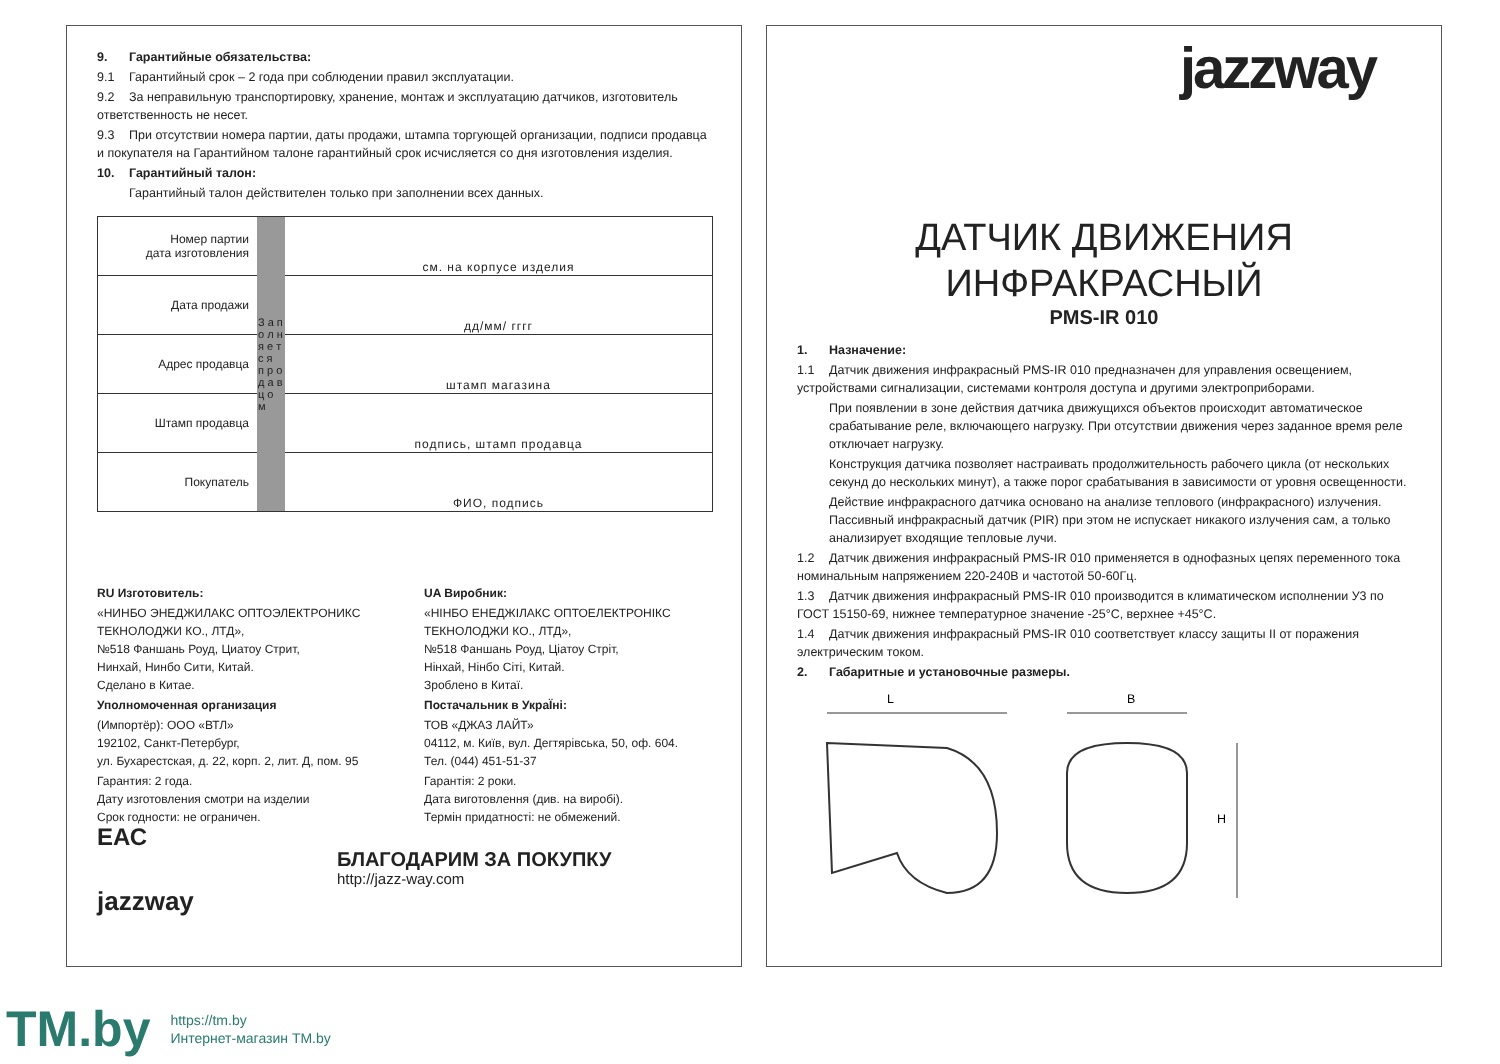9. Гарантийные обязательства:
9.1 Гарантийный срок – 2 года при соблюдении правил эксплуатации.
9.2 За неправильную транспортировку, хранение, монтаж и эксплуатацию датчиков, изготовитель ответственность не несет.
9.3 При отсутствии номера партии, даты продажи, штампа торгующей организации, подписи продавца и покупателя на Гарантийном талоне гарантийный срок исчисляется со дня изготовления изделия.
10. Гарантийный талон:
Гарантийный талон действителен только при заполнении всех данных.
| Номер партии дата изготовления | З а п о л н я е т с я п р о д а в ц о м | см. на корпусе изделия |
| Дата продажи | | дд/мм/ гггг |
| Адрес продавца | | штамп магазина |
| Штамп продавца | | подпись, штамп продавца |
| Покупатель | | ФИО, подпись |
RU Изготовитель:
«НИНБО ЭНЕДЖИЛАКС ОПТОЭЛЕКТРОНИКС ТЕКНОЛОДЖИ КО., ЛТД»,
№518 Фаншань Роуд, Циатоу Стрит,
Нинхай, Нинбо Сити, Китай.
Сделано в Китае.
Уполномоченная организация
(Импортёр): ООО «ВТЛ»
192102, Санкт-Петербург,
ул. Бухарестская, д. 22, корп. 2, лит. Д, пом. 95
Гарантия: 2 года.
Дату изготовления смотри на изделии
Срок годности: не ограничен.
ЕАС
UA Виробник:
«НІНБО ЕНЕДЖІЛАКС ОПТОЕЛЕКТРОНІКС ТЕКНОЛОДЖИ КО., ЛТД»,
№518 Фаншань Роуд, Ціатоу Стріт,
Нінхай, Нінбо Сіті, Китай.
Зроблено в Китаї.
Постачальник в УкраЇні:
ТОВ «ДЖАЗ ЛАЙТ»
04112, м. Київ, вул. Дегтярівська, 50, оф. 604.
Тел. (044) 451-51-37
Гарантія: 2 роки.
Дата виготовлення (див. на виробі).
Термін придатності: не обмежений.
БЛАГОДАРИМ ЗА ПОКУПКУ
http://jazz-way.com
jazzway
jazzway
ДАТЧИК ДВИЖЕНИЯ
ИНФРАКРАСНЫЙ
PMS-IR 010
1. Назначение:
1.1 Датчик движения инфракрасный PMS-IR 010 предназначен для управления освещением, устройствами сигнализации, системами контроля доступа и другими электроприборами.
При появлении в зоне действия датчика движущихся объектов происходит автоматическое срабатывание реле, включающего нагрузку. При отсутствии движения через заданное время реле отключает нагрузку.
Конструкция датчика позволяет настраивать продолжительность рабочего цикла (от нескольких секунд до нескольких минут), а также порог срабатывания в зависимости от уровня освещенности.
Действие инфракрасного датчика основано на анализе теплового (инфракрасного) излучения. Пассивный инфракрасный датчик (PIR) при этом не испускает никакого излучения сам, а только анализирует входящие тепловые лучи.
1.2 Датчик движения инфракрасный PMS-IR 010 применяется в однофазных цепях переменного тока номинальным напряжением 220-240В и частотой 50-60Гц.
1.3 Датчик движения инфракрасный PMS-IR 010 производится в климатическом исполнении У3 по ГОСТ 15150-69, нижнее температурное значение -25°С, верхнее +45°С.
1.4 Датчик движения инфракрасный PMS-IR 010 соответствует классу защиты II от поражения электрическим током.
2. Габаритные и установочные размеры.
L
B
H
TM.by
https://tm.by
Интернет-магазин TM.by